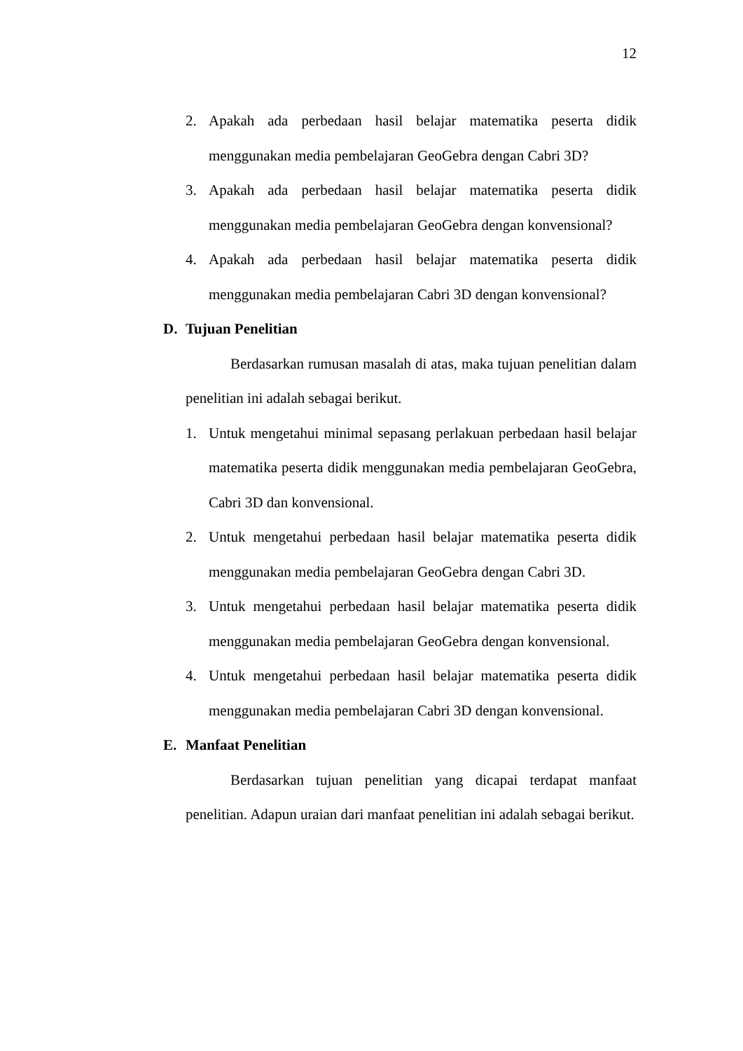12
2. Apakah ada perbedaan hasil belajar matematika peserta didik menggunakan media pembelajaran GeoGebra dengan Cabri 3D?
3. Apakah ada perbedaan hasil belajar matematika peserta didik menggunakan media pembelajaran GeoGebra dengan konvensional?
4. Apakah ada perbedaan hasil belajar matematika peserta didik menggunakan media pembelajaran Cabri 3D dengan konvensional?
D. Tujuan Penelitian
Berdasarkan rumusan masalah di atas, maka tujuan penelitian dalam penelitian ini adalah sebagai berikut.
1. Untuk mengetahui minimal sepasang perlakuan perbedaan hasil belajar matematika peserta didik menggunakan media pembelajaran GeoGebra, Cabri 3D dan konvensional.
2. Untuk mengetahui perbedaan hasil belajar matematika peserta didik menggunakan media pembelajaran GeoGebra dengan Cabri 3D.
3. Untuk mengetahui perbedaan hasil belajar matematika peserta didik menggunakan media pembelajaran GeoGebra dengan konvensional.
4. Untuk mengetahui perbedaan hasil belajar matematika peserta didik menggunakan media pembelajaran Cabri 3D dengan konvensional.
E. Manfaat Penelitian
Berdasarkan tujuan penelitian yang dicapai terdapat manfaat penelitian. Adapun uraian dari manfaat penelitian ini adalah sebagai berikut.